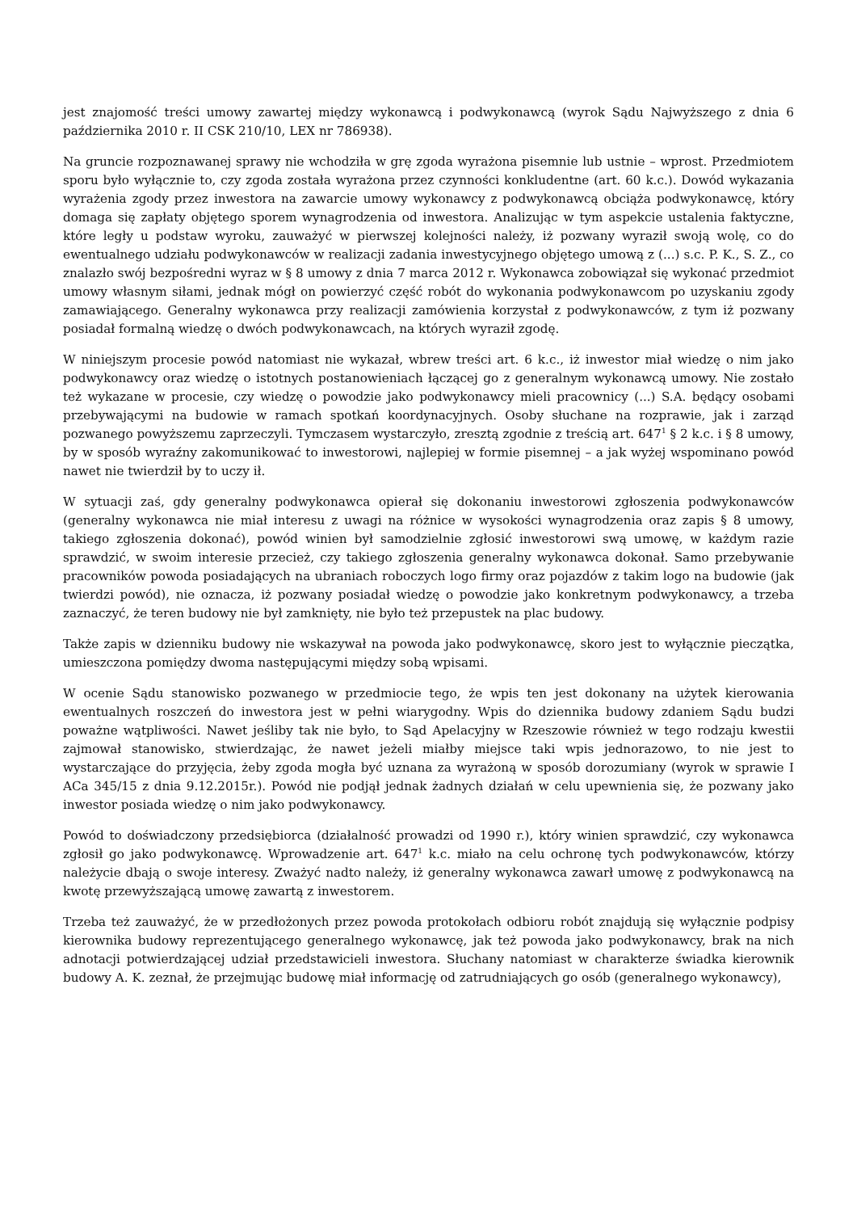jest znajomość treści umowy zawartej między wykonawcą i podwykonawcą (wyrok Sądu Najwyższego z dnia 6 października 2010 r. II CSK 210/10, LEX nr 786938).
Na gruncie rozpoznawanej sprawy nie wchodziła w grę zgoda wyrażona pisemnie lub ustnie – wprost. Przedmiotem sporu było wyłącznie to, czy zgoda została wyrażona przez czynności konkludentne (art. 60 k.c.). Dowód wykazania wyrażenia zgody przez inwestora na zawarcie umowy wykonawcy z podwykonawcą obciąża podwykonawcę, który domaga się zapłaty objętego sporem wynagrodzenia od inwestora. Analizując w tym aspekcie ustalenia faktyczne, które legły u podstaw wyroku, zauważyć w pierwszej kolejności należy, iż pozwany wyraził swoją wolę, co do ewentualnego udziału podwykonawców w realizacji zadania inwestycyjnego objętego umową z (...) s.c. P. K., S. Z., co znalazło swój bezpośredni wyraz w § 8 umowy z dnia 7 marca 2012 r. Wykonawca zobowiązał się wykonać przedmiot umowy własnym siłami, jednak mógł on powierzyć część robót do wykonania podwykonawcom po uzyskaniu zgody zamawiającego. Generalny wykonawca przy realizacji zamówienia korzystał z podwykonawców, z tym iż pozwany posiadał formalną wiedzę o dwóch podwykonawcach, na których wyraził zgodę.
W niniejszym procesie powód natomiast nie wykazał, wbrew treści art. 6 k.c., iż inwestor miał wiedzę o nim jako podwykonawcy oraz wiedzę o istotnych postanowieniach łączącej go z generalnym wykonawcą umowy. Nie zostało też wykazane w procesie, czy wiedzę o powodzie jako podwykonawcy mieli pracownicy (...) S.A. będący osobami przebywającymi na budowie w ramach spotkań koordynacyjnych. Osoby słuchane na rozprawie, jak i zarząd pozwanego powyższemu zaprzeczyli. Tymczasem wystarczyło, zresztą zgodnie z treścią art. 647<sup>1</sup> § 2 k.c. i § 8 umowy, by w sposób wyraźny zakomunikować to inwestorowi, najlepiej w formie pisemnej – a jak wyżej wspominano powód nawet nie twierdził by to uczy ił.
W sytuacji zaś, gdy generalny podwykonawca opierał się dokonaniu inwestorowi zgłoszenia podwykonawców (generalny wykonawca nie miał interesu z uwagi na różnice w wysokości wynagrodzenia oraz zapis § 8 umowy, takiego zgłoszenia dokonać), powód winien był samodzielnie zgłosić inwestorowi swą umowę, w każdym razie sprawdzić, w swoim interesie przecież, czy takiego zgłoszenia generalny wykonawca dokonał. Samo przebywanie pracowników powoda posiadających na ubraniach roboczych logo firmy oraz pojazdów z takim logo na budowie (jak twierdzi powód), nie oznacza, iż pozwany posiadał wiedzę o powodzie jako konkretnym podwykonawcy, a trzeba zaznaczyć, że teren budowy nie był zamknięty, nie było też przepustek na plac budowy.
Także zapis w dzienniku budowy nie wskazywał na powoda jako podwykonawcę, skoro jest to wyłącznie pieczątka, umieszczona pomiędzy dwoma następującymi między sobą wpisami.
W ocenie Sądu stanowisko pozwanego w przedmiocie tego, że wpis ten jest dokonany na użytek kierowania ewentualnych roszczeń do inwestora jest w pełni wiarygodny. Wpis do dziennika budowy zdaniem Sądu budzi poważne wątpliwości. Nawet jeśliby tak nie było, to Sąd Apelacyjny w Rzeszowie również w tego rodzaju kwestii zajmował stanowisko, stwierdzając, że nawet jeżeli miałby miejsce taki wpis jednorazowo, to nie jest to wystarczające do przyjęcia, żeby zgoda mogła być uznana za wyrażoną w sposób dorozumiany (wyrok w sprawie I ACa 345/15 z dnia 9.12.2015r.). Powód nie podjął jednak żadnych działań w celu upewnienia się, że pozwany jako inwestor posiada wiedzę o nim jako podwykonawcy.
Powód to doświadczony przedsiębiorca (działalność prowadzi od 1990 r.), który winien sprawdzić, czy wykonawca zgłosił go jako podwykonawcę. Wprowadzenie art. 647<sup>1</sup> k.c. miało na celu ochronę tych podwykonawców, którzy należycie dbają o swoje interesy. Zważyć nadto należy, iż generalny wykonawca zawarł umowę z podwykonawcą na kwotę przewyższającą umowę zawartą z inwestorem.
Trzeba też zauważyć, że w przedłożonych przez powoda protokołach odbioru robót znajdują się wyłącznie podpisy kierownika budowy reprezentującego generalnego wykonawcę, jak też powoda jako podwykonawcy, brak na nich adnotacji potwierdzającej udział przedstawicieli inwestora. Słuchany natomiast w charakterze świadka kierownik budowy A. K. zeznał, że przejmując budowę miał informację od zatrudniających go osób (generalnego wykonawcy),